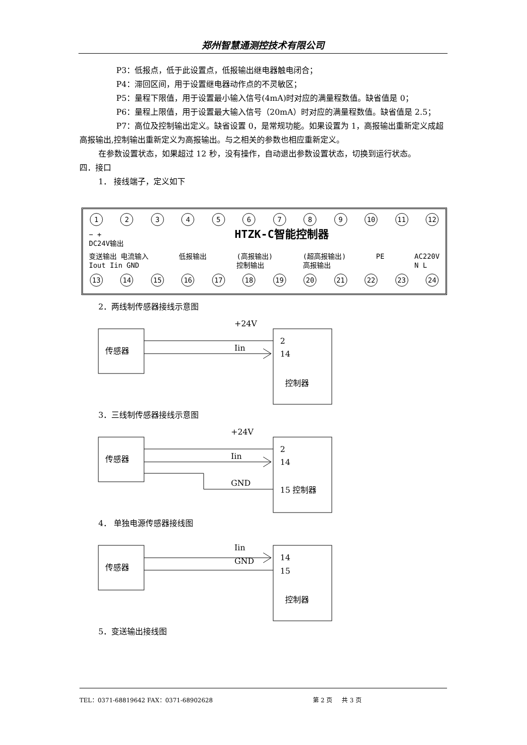郑州智慧通测控技术有限公司
P3：低报点，低于此设置点，低报输出继电器触电闭合；
P4：滞回区间，用于设置继电器动作点的不灵敏区；
P5：量程下限值，用于设置最小输入信号(4mA)时对应的满量程数值。缺省值是 0；
P6：量程上限值，用于设置最大输入信号（20mA）时对应的满量程数值。缺省值是 2.5；
P7：高位及控制输出定义。缺省设置 0，是常规功能。如果设置为 1，高报输出重新定义成超高报输出,控制输出重新定义为高报输出。与之相关的参数也相应重新定义。
在参数设置状态，如果超过 12 秒，没有操作，自动退出参数设置状态，切换到运行状态。
四．接口
1． 接线端子，定义如下
123456789 10 11 12
− +
DC24V输出 HTZK-C智能控制器
变送输出 电流输入
Iout Iin GND 低报输出 (高报输出)
控制输出 (超高报输出)
高报输出 PE AC220V
N L
13 14 15 16 17 18 19 20 21 22 23 24
2．两线制传感器接线示意图
传感器
+24V
Iin
2
14
控制器
3．三线制传感器接线示意图
传感器
+24V
Iin
GND
2
14
15 控制器
4． 单独电源传感器接线图
传感器
Iin
GND
14
15
控制器
5．变送输出接线图
TEL：0371-68819642 FAX：0371-68902628 第 2 页 共 3 页